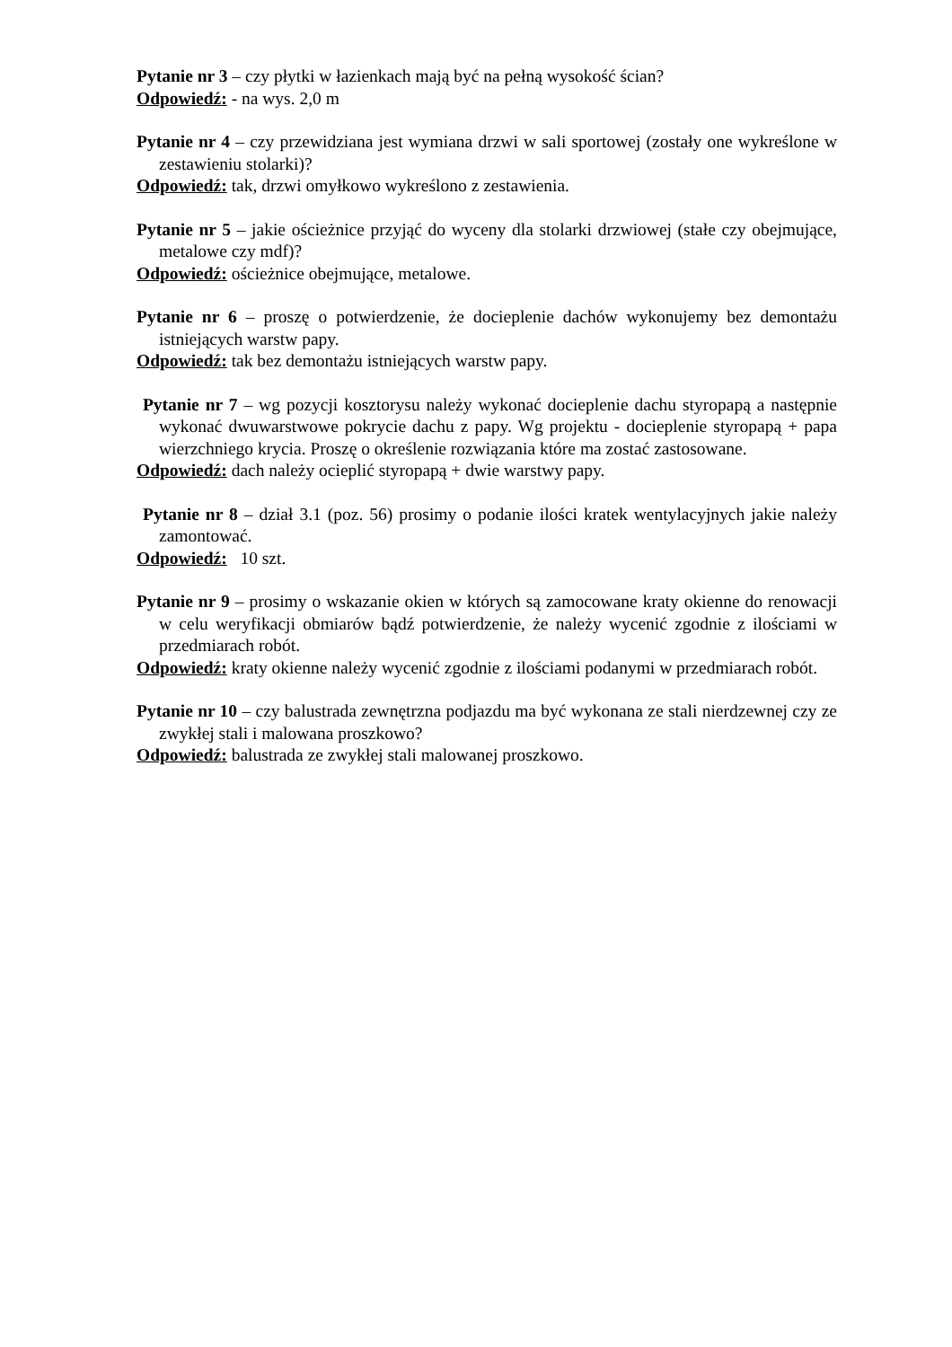Pytanie nr 3 – czy płytki w łazienkach mają być na pełną wysokość ścian?
Odpowiedź: - na wys. 2,0 m
Pytanie nr 4 – czy przewidziana jest wymiana drzwi w sali sportowej (zostały one wykreślone w zestawieniu stolarki)?
Odpowiedź: tak, drzwi omyłkowo wykreślono z zestawienia.
Pytanie nr 5 – jakie ościeżnice przyjąć do wyceny dla stolarki drzwiowej (stałe czy obejmujące, metalowe czy mdf)?
Odpowiedź: ościeżnice obejmujące, metalowe.
Pytanie nr 6 – proszę o potwierdzenie, że docieplenie dachów wykonujemy bez demontażu istniejących warstw papy.
Odpowiedź: tak bez demontażu istniejących warstw papy.
Pytanie nr 7 – wg pozycji kosztorysu należy wykonać docieplenie dachu styropapą a następnie wykonać dwuwarstwowe pokrycie dachu z papy. Wg projektu - docieplenie styropapą + papa wierzchniego krycia. Proszę o określenie rozwiązania które ma zostać zastosowane.
Odpowiedź: dach należy ocieplić styropapą + dwie warstwy papy.
Pytanie nr 8 – dział 3.1 (poz. 56) prosimy o podanie ilości kratek wentylacyjnych jakie należy zamontować.
Odpowiedź: 10 szt.
Pytanie nr 9 – prosimy o wskazanie okien w których są zamocowane kraty okienne do renowacji w celu weryfikacji obmiarów bądź potwierdzenie, że należy wycenić zgodnie z ilościami w przedmiarach robót.
Odpowiedź: kraty okienne należy wycenić zgodnie z ilościami podanymi w przedmiarach robót.
Pytanie nr 10 – czy balustrada zewnętrzna podjazdu ma być wykonana ze stali nierdzewnej czy ze zwykłej stali i malowana proszkowo?
Odpowiedź: balustrada ze zwykłej stali malowanej proszkowo.